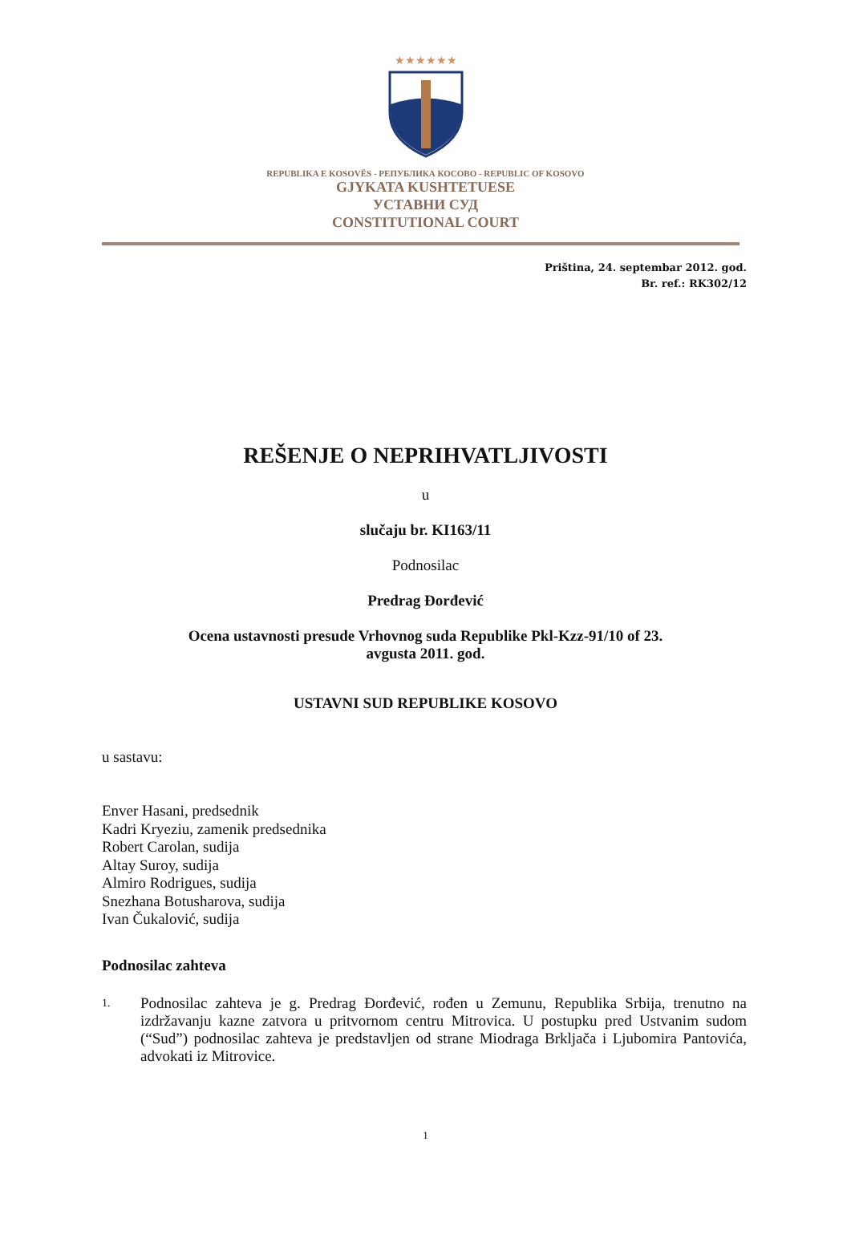★★★★★★
REPUBLIKA E KOSOVËS - РЕПУБЛИКА КОСОВО - REPUBLIC OF KOSOVO
GJYKATA KUSHTETUESE
УСТАВНИ СУД
CONSTITUTIONAL COURT
Priština, 24. septembar 2012. god.
Br. ref.: RK302/12
REŠENJE O NEPRIHVATLJIVOSTI
u
slučaju br. KI163/11
Podnosilac
Predrag Đorđević
Ocena ustavnosti presude Vrhovnog suda Republike Pkl-Kzz-91/10 of 23.
avgusta 2011. god.
USTAVNI SUD REPUBLIKE KOSOVO
u sastavu:
Enver Hasani, predsednik
Kadri Kryeziu, zamenik predsednika
Robert Carolan, sudija
Altay Suroy, sudija
Almiro Rodrigues, sudija
Snezhana Botusharova, sudija
Ivan Čukalović, sudija
Podnosilac zahteva
1.
Podnosilac zahteva je g. Predrag Đorđević, rođen u Zemunu, Republika Srbija, trenutno na izdržavanju kazne zatvora u pritvornom centru Mitrovica. U postupku pred Ustvanim sudom (“Sud”) podnosilac zahteva je predstavljen od strane Miodraga Brkljača i Ljubomira Pantovića, advokati iz Mitrovice.
1